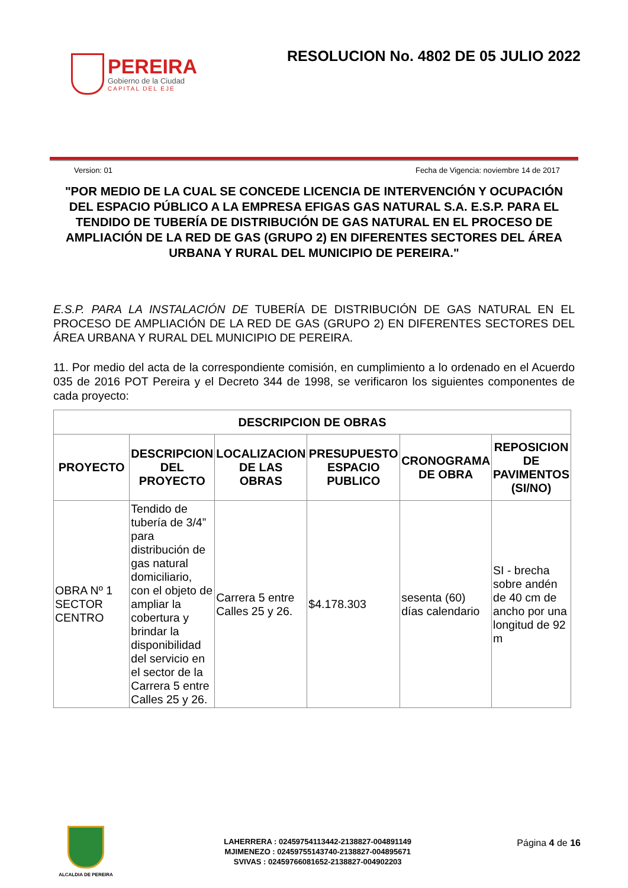PEREIRA
Gobierno de la Ciudad
CAPITAL DEL EJE
RESOLUCION No. 4802 DE 05 JULIO 2022
Version: 01 Fecha de Vigencia: noviembre 14 de 2017
"POR MEDIO DE LA CUAL SE CONCEDE LICENCIA DE INTERVENCIÓN Y OCUPACIÓN DEL ESPACIO PÚBLICO A LA EMPRESA EFIGAS GAS NATURAL S.A. E.S.P. PARA EL TENDIDO DE TUBERÍA DE DISTRIBUCIÓN DE GAS NATURAL EN EL PROCESO DE AMPLIACIÓN DE LA RED DE GAS (GRUPO 2) EN DIFERENTES SECTORES DEL ÁREA URBANA Y RURAL DEL MUNICIPIO DE PEREIRA."
E.S.P. PARA LA INSTALACIÓN DE TUBERÍA DE DISTRIBUCIÓN DE GAS NATURAL EN EL PROCESO DE AMPLIACIÓN DE LA RED DE GAS (GRUPO 2) EN DIFERENTES SECTORES DEL ÁREA URBANA Y RURAL DEL MUNICIPIO DE PEREIRA.
11. Por medio del acta de la correspondiente comisión, en cumplimiento a lo ordenado en el Acuerdo 035 de 2016 POT Pereira y el Decreto 344 de 1998, se verificaron los siguientes componentes de cada proyecto:
| DESCRIPCION DE OBRAS | | | | | |
| --- | --- | --- | --- | --- | --- |
| PROYECTO | DESCRIPCION DEL PROYECTO | LOCALIZACION DE LAS OBRAS | PRESUPUESTO ESPACIO PUBLICO | CRONOGRAMA DE OBRA | REPOSICION DE PAVIMENTOS (SI/NO) |
| OBRA Nº 1 SECTOR CENTRO | Tendido de tubería de 3/4” para distribución de gas natural domiciliario, con el objeto de ampliar la cobertura y brindar la disponibilidad del servicio en el sector de la Carrera 5 entre Calles 25 y 26. | Carrera 5 entre Calles 25 y 26. | $4.178.303 | sesenta (60) días calendario | SI - brecha sobre andén de 40 cm de ancho por una longitud de 92 m |
ALCALDIA DE PEREIRA
LAHERRERA : 02459754113442-2138827-004891149
MJIMENEZO : 02459755143740-2138827-004895671
SVIVAS : 02459766081652-2138827-004902203
Página 4 de 16